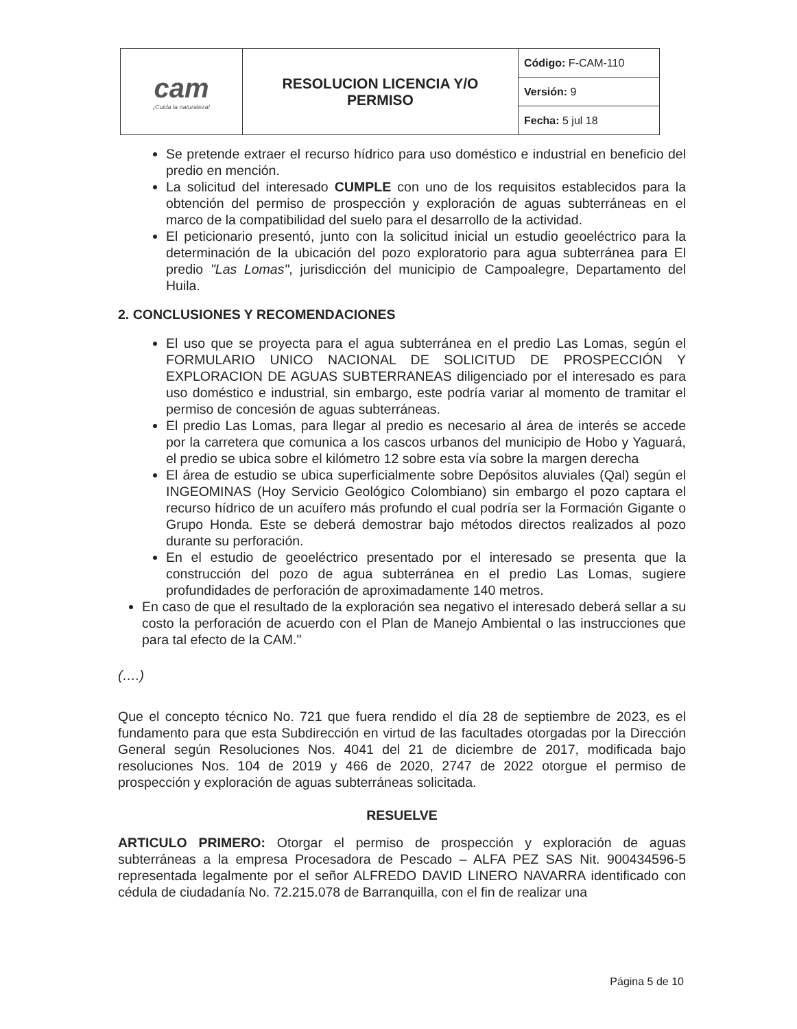| cam ¡Cuida la naturaleza! | RESOLUCION LICENCIA Y/O PERMISO | / Código: F-CAM-110 / / Versión: 9 / / Fecha: 5 jul 18 / |
Se pretende extraer el recurso hídrico para uso doméstico e industrial en beneficio del predio en mención.
La solicitud del interesado CUMPLE con uno de los requisitos establecidos para la obtención del permiso de prospección y exploración de aguas subterráneas en el marco de la compatibilidad del suelo para el desarrollo de la actividad.
El peticionario presentó, junto con la solicitud inicial un estudio geoeléctrico para la determinación de la ubicación del pozo exploratorio para agua subterránea para El predio "Las Lomas", jurisdicción del municipio de Campoalegre, Departamento del Huila.
2. CONCLUSIONES Y RECOMENDACIONES
El uso que se proyecta para el agua subterránea en el predio Las Lomas, según el FORMULARIO UNICO NACIONAL DE SOLICITUD DE PROSPECCIÓN Y EXPLORACION DE AGUAS SUBTERRANEAS diligenciado por el interesado es para uso doméstico e industrial, sin embargo, este podría variar al momento de tramitar el permiso de concesión de aguas subterráneas.
El predio Las Lomas, para llegar al predio es necesario al área de interés se accede por la carretera que comunica a los cascos urbanos del municipio de Hobo y Yaguará, el predio se ubica sobre el kilómetro 12 sobre esta vía sobre la margen derecha
El área de estudio se ubica superficialmente sobre Depósitos aluviales (Qal) según el INGEOMINAS (Hoy Servicio Geológico Colombiano) sin embargo el pozo captara el recurso hídrico de un acuífero más profundo el cual podría ser la Formación Gigante o Grupo Honda. Este se deberá demostrar bajo métodos directos realizados al pozo durante su perforación.
En el estudio de geoeléctrico presentado por el interesado se presenta que la construcción del pozo de agua subterránea en el predio Las Lomas, sugiere profundidades de perforación de aproximadamente 140 metros.
En caso de que el resultado de la exploración sea negativo el interesado deberá sellar a su costo la perforación de acuerdo con el Plan de Manejo Ambiental o las instrucciones que para tal efecto de la CAM."
(….)
Que el concepto técnico No. 721 que fuera rendido el día 28 de septiembre de 2023, es el fundamento para que esta Subdirección en virtud de las facultades otorgadas por la Dirección General según Resoluciones Nos. 4041 del 21 de diciembre de 2017, modificada bajo resoluciones Nos. 104 de 2019 y 466 de 2020, 2747 de 2022 otorgue el permiso de prospección y exploración de aguas subterráneas solicitada.
RESUELVE
ARTICULO PRIMERO: Otorgar el permiso de prospección y exploración de aguas subterráneas a la empresa Procesadora de Pescado – ALFA PEZ SAS Nit. 900434596-5 representada legalmente por el señor ALFREDO DAVID LINERO NAVARRA identificado con cédula de ciudadanía No. 72.215.078 de Barranquilla, con el fin de realizar una
Página 5 de 10